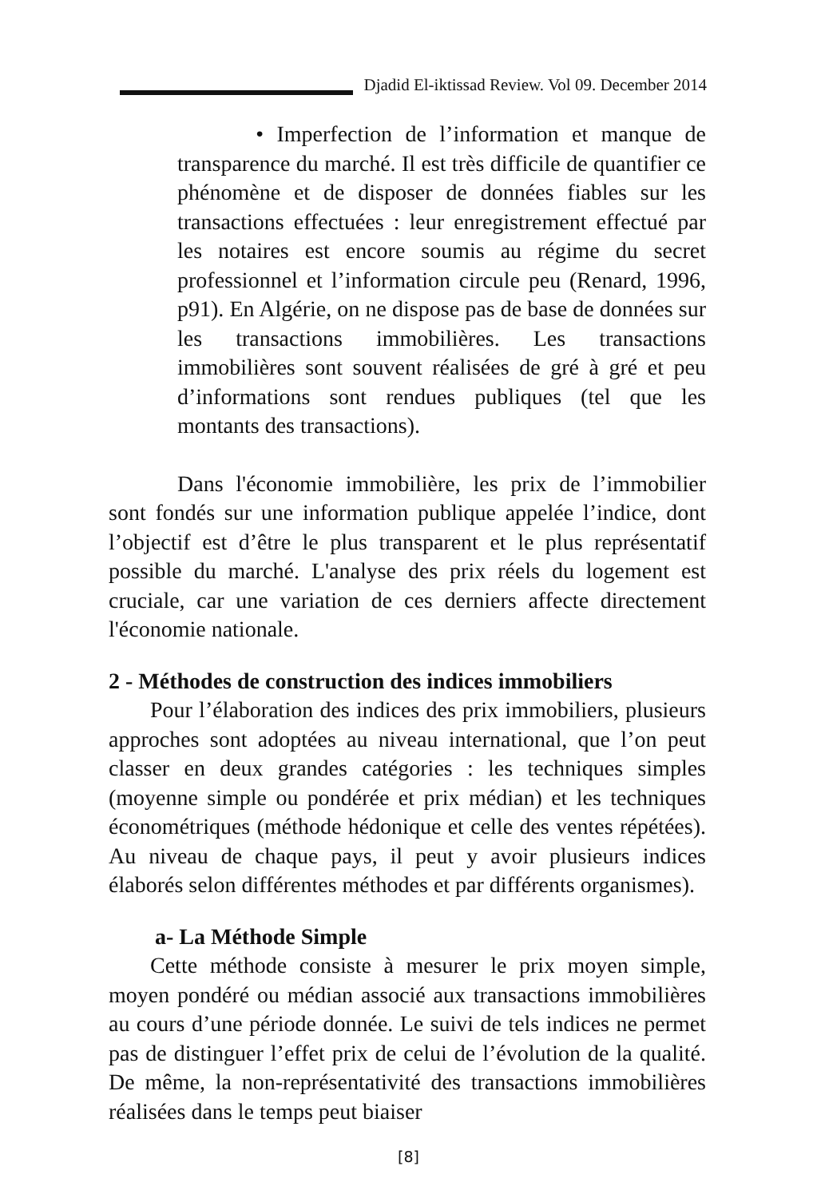Djadid El-iktissad Review. Vol 09. December 2014
• Imperfection de l’information et manque de transparence du marché. Il est très difficile de quantifier ce phénomène et de disposer de données fiables sur les transactions effectuées : leur enregistrement effectué par les notaires est encore soumis au régime du secret professionnel et l’information circule peu (Renard, 1996, p91). En Algérie, on ne dispose pas de base de données sur les transactions immobilières. Les transactions immobilières sont souvent réalisées de gré à gré et peu d’informations sont rendues publiques (tel que les montants des transactions).
Dans l'économie immobilière, les prix de l’immobilier sont fondés sur une information publique appelée l’indice, dont l’objectif est d’être le plus transparent et le plus représentatif possible du marché. L'analyse des prix réels du logement est cruciale, car une variation de ces derniers affecte directement l'économie nationale.
2 - Méthodes de construction des indices immobiliers
Pour l’élaboration des indices des prix immobiliers, plusieurs approches sont adoptées au niveau international, que l’on peut classer en deux grandes catégories : les techniques simples (moyenne simple ou pondérée et prix médian) et les techniques économétriques (méthode hédonique et celle des ventes répétées). Au niveau de chaque pays, il peut y avoir plusieurs indices élaborés selon différentes méthodes et par différents organismes).
a- La Méthode Simple
Cette méthode consiste à mesurer le prix moyen simple, moyen pondéré ou médian associé aux transactions immobilières au cours d’une période donnée. Le suivi de tels indices ne permet pas de distinguer l’effet prix de celui de l’évolution de la qualité. De même, la non-représentativité des transactions immobilières réalisées dans le temps peut biaiser
[8]